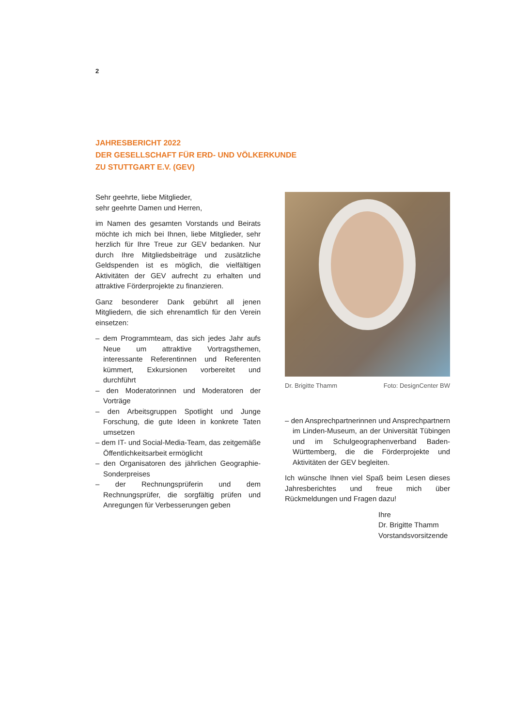2
JAHRESBERICHT 2022
DER GESELLSCHAFT FÜR ERD- UND VÖLKERKUNDE
ZU STUTTGART E.V. (GEV)
Sehr geehrte, liebe Mitglieder,
sehr geehrte Damen und Herren,
im Namen des gesamten Vorstands und Beirats möchte ich mich bei Ihnen, liebe Mitglieder, sehr herzlich für Ihre Treue zur GEV bedanken. Nur durch Ihre Mitgliedsbeiträge und zusätzliche Geldspenden ist es möglich, die vielfältigen Aktivitäten der GEV aufrecht zu erhalten und attraktive Förderprojekte zu finanzieren.
Ganz besonderer Dank gebührt all jenen Mitgliedern, die sich ehrenamtlich für den Verein einsetzen:
– dem Programmteam, das sich jedes Jahr aufs Neue um attraktive Vortragsthemen, interessante Referentinnen und Referenten kümmert, Exkursionen vorbereitet und durchführt
– den Moderatorinnen und Moderatoren der Vorträge
– den Arbeitsgruppen Spotlight und Junge Forschung, die gute Ideen in konkrete Taten umsetzen
– dem IT- und Social-Media-Team, das zeitgemäße Öffentlichkeitsarbeit ermöglicht
– den Organisatoren des jährlichen Geographie-Sonderpreises
– der Rechnungsprüferin und dem Rechnungsprüfer, die sorgfältig prüfen und Anregungen für Verbesserungen geben
Dr. Brigitte Thamm Foto: DesignCenter BW
– den Ansprechpartnerinnen und Ansprechpartnern im Linden-Museum, an der Universität Tübingen und im Schulgeographenverband Baden-Württemberg, die die Förderprojekte und Aktivitäten der GEV begleiten.
Ich wünsche Ihnen viel Spaß beim Lesen dieses Jahresberichtes und freue mich über Rückmeldungen und Fragen dazu!
Ihre
Dr. Brigitte Thamm
Vorstandsvorsitzende